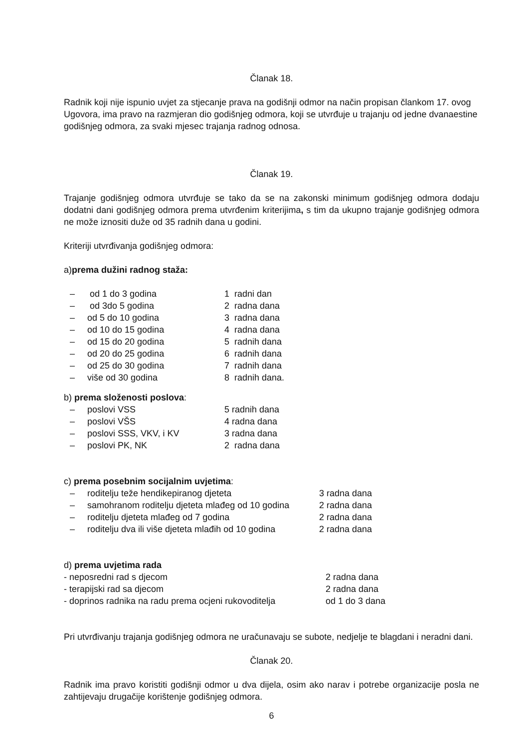Članak 18.
Radnik koji nije ispunio uvjet za stjecanje prava na godišnji odmor na način propisan člankom 17. ovog Ugovora, ima pravo na razmjeran dio godišnjeg odmora, koji se utvrđuje u trajanju od jedne dvanaestine godišnjeg odmora, za svaki mjesec trajanja radnog odnosa.
Članak 19.
Trajanje godišnjeg odmora utvrđuje se tako da se na zakonski minimum godišnjeg odmora dodaju dodatni dani godišnjeg odmora prema utvrđenim kriterijima, s tim da ukupno trajanje godišnjeg odmora ne može iznositi duže od 35 radnih dana u godini.
Kriteriji utvrđivanja godišnjeg odmora:
a)prema dužini radnog staža:
| – | od 1 do 3 godina | 1 radni dan |
| – | od 3do 5 godina | 2 radna dana |
| – | od 5 do 10 godina | 3 radna dana |
| – | od 10 do 15 godina | 4 radna dana |
| – | od 15 do 20 godina | 5 radnih dana |
| – | od 20 do 25 godina | 6 radnih dana |
| – | od 25 do 30 godina | 7 radnih dana |
| – | više od 30 godina | 8 radnih dana. |
b) prema složenosti poslova:
| – | poslovi VSS | 5 radnih dana |
| – | poslovi VŠS | 4 radna dana |
| – | poslovi SSS, VKV, i KV | 3 radna dana |
| – | poslovi PK, NK | 2 radna dana |
c) prema posebnim socijalnim uvjetima:
| – | roditelju teže hendikepiranog djeteta | 3 radna dana |
| – | samohranom roditelju djeteta mlađeg od 10 godina | 2 radna dana |
| – | roditelju djeteta mlađeg od 7 godina | 2 radna dana |
| – | roditelju dva ili više djeteta mlađih od 10 godina | 2 radna dana |
d) prema uvjetima rada
| - neposredni rad s djecom | 2 radna dana |
| - terapijski rad sa djecom | 2 radna dana |
| - doprinos radnika na radu prema ocjeni rukovoditelja | od 1 do 3 dana |
Pri utvrđivanju trajanja godišnjeg odmora ne uračunavaju se subote, nedjelje te blagdani i neradni dani.
Članak 20.
Radnik ima pravo koristiti godišnji odmor u dva dijela, osim ako narav i potrebe organizacije posla ne zahtijevaju drugačije korištenje godišnjeg odmora.
6